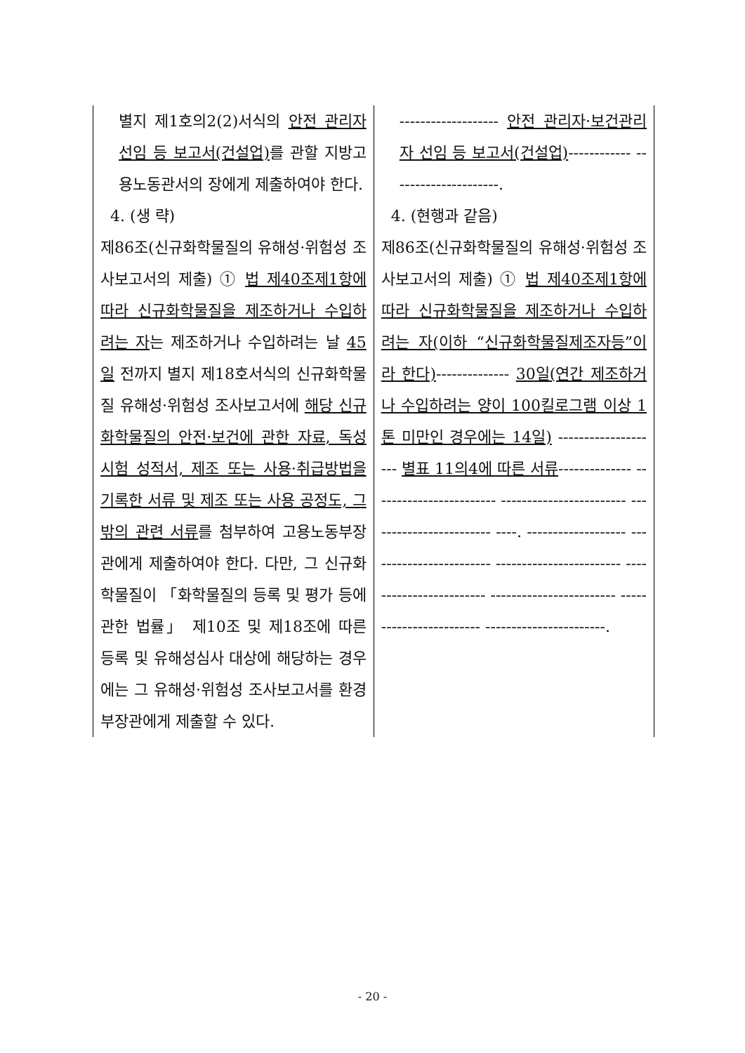| 별지 제1호의2(2)서식의 안전 관리자 선임 등 보고서(건설업) 를 관할 지방고용노동관서의 장에게 제출하여야 한다. 4. (생 략) 제86조(신규화학물질의 유해성·위험성 조사보고서의 제출) ① 법 제40조제1항에 따라 신규화학물질을 제조하거나 수입하려는 자 는 제조하거나 수입하려는 날 45일 전까지 별지 제18호서식의 신규화학물질 유해성·위험성 조사보고서에 해당 신규화학물질의 안전·보건에 관한 자료, 독성시험 성적서, 제조 또는 사용·취급방법을 기록한 서류 및 제조 또는 사용 공정도, 그 밖의 관련 서류 를 첨부하여 고용노동부장관에게 제출하여야 한다. 다만, 그 신규화학물질이 「화학물질의 등록 및 평가 등에 관한 법률」 제10조 및 제18조에 따른 등록 및 유해성심사 대상에 해당하는 경우에는 그 유해성·위험성 조사보고서를 환경부장관에게 제출할 수 있다. | ------------------- 안전 관리자·보건관리자 선임 등 보고서(건설업) ------------ ---------------------. 4. (현행과 같음) 제86조(신규화학물질의 유해성·위험성 조사보고서의 제출) ① 법 제40조제1항에 따라 신규화학물질을 제조하거나 수입하려는 자(이하 “신규화학물질제조자등”이라 한다) -------------- 30일(연간 제조하거나 수입하려는 양이 100킬로그램 이상 1톤 미만인 경우에는 14일) -------------------- 별표 11의4에 따른 서류 -------------- ------------------------ ------------------------ ------------------------ ----. ------------------- ------------------------ ------------------------ ------------------------ ------------------------ ------------------------ -----------------------. |
- 20 -